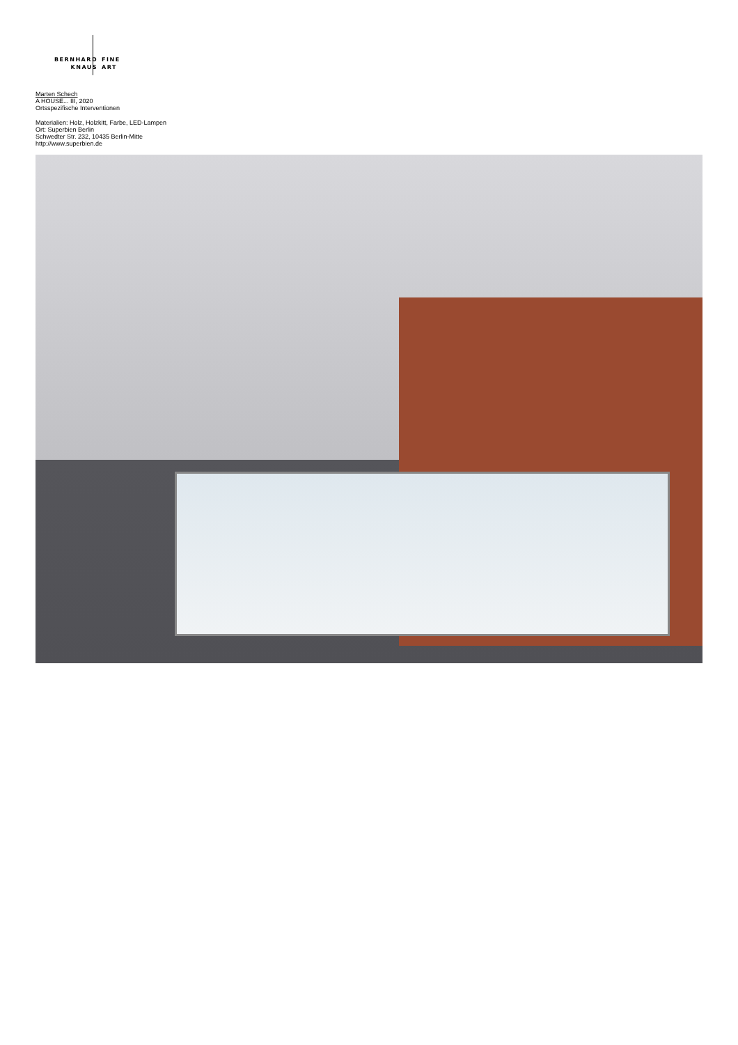| BERNHARD | FINE |
| KNAUS | ART |
Marten Schech
A HOUSE... III, 2020
Ortsspezifische Interventionen
Materialien: Holz, Holzkitt, Farbe, LED-Lampen
Ort: Superbien Berlin
Schwedter Str. 232, 10435 Berlin-Mitte
http://www.superbien.de